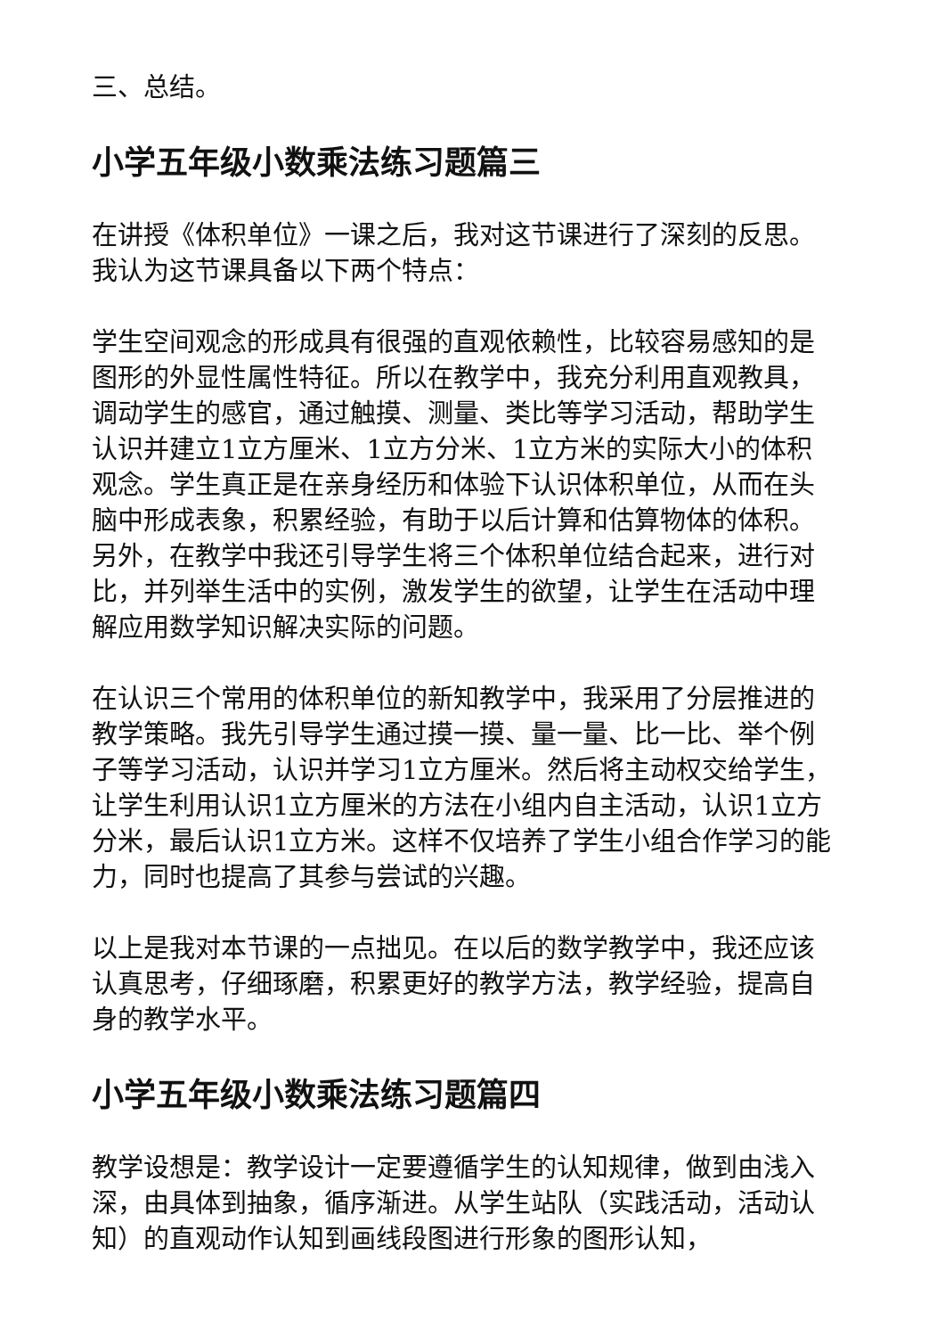三、总结。
小学五年级小数乘法练习题篇三
在讲授《体积单位》一课之后，我对这节课进行了深刻的反思。我认为这节课具备以下两个特点：
学生空间观念的形成具有很强的直观依赖性，比较容易感知的是图形的外显性属性特征。所以在教学中，我充分利用直观教具，调动学生的感官，通过触摸、测量、类比等学习活动，帮助学生认识并建立1立方厘米、1立方分米、1立方米的实际大小的体积观念。学生真正是在亲身经历和体验下认识体积单位，从而在头脑中形成表象，积累经验，有助于以后计算和估算物体的体积。另外，在教学中我还引导学生将三个体积单位结合起来，进行对比，并列举生活中的实例，激发学生的欲望，让学生在活动中理解应用数学知识解决实际的问题。
在认识三个常用的体积单位的新知教学中，我采用了分层推进的教学策略。我先引导学生通过摸一摸、量一量、比一比、举个例子等学习活动，认识并学习1立方厘米。然后将主动权交给学生，让学生利用认识1立方厘米的方法在小组内自主活动，认识1立方分米，最后认识1立方米。这样不仅培养了学生小组合作学习的能力，同时也提高了其参与尝试的兴趣。
以上是我对本节课的一点拙见。在以后的数学教学中，我还应该认真思考，仔细琢磨，积累更好的教学方法，教学经验，提高自身的教学水平。
小学五年级小数乘法练习题篇四
教学设想是：教学设计一定要遵循学生的认知规律，做到由浅入深，由具体到抽象，循序渐进。从学生站队（实践活动，活动认知）的直观动作认知到画线段图进行形象的图形认知，